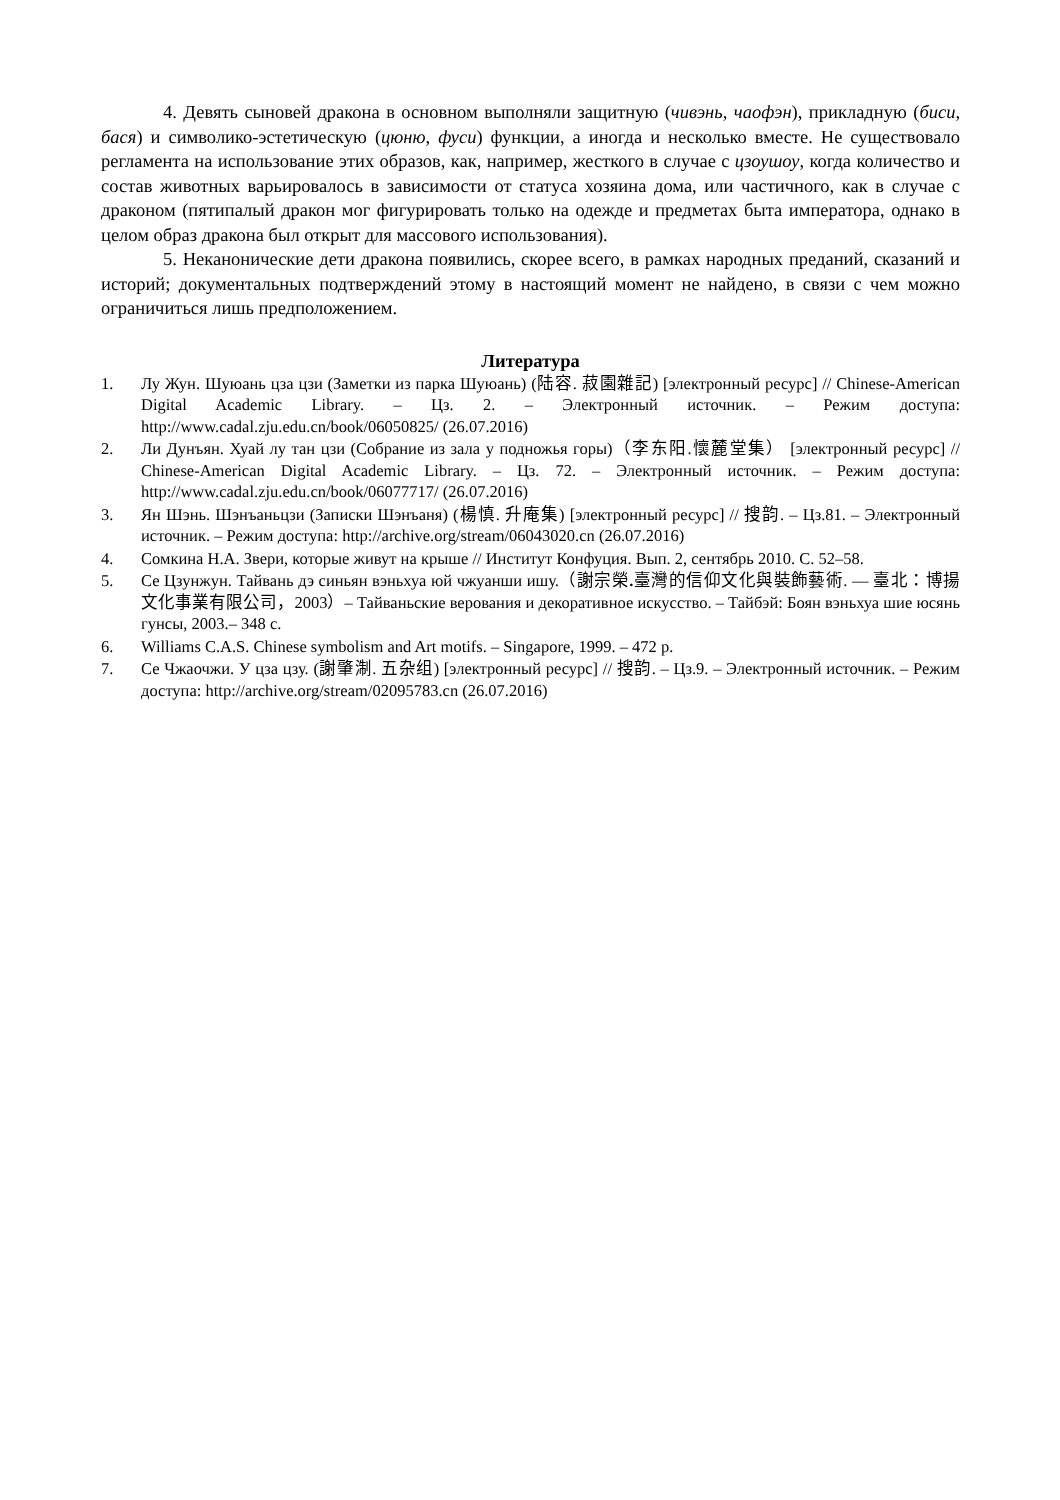4. Девять сыновей дракона в основном выполняли защитную (чивэнь, чаофэн), прикладную (биси, бася) и символико-эстетическую (цюню, фуси) функции, а иногда и несколько вместе. Не существовало регламента на использование этих образов, как, например, жесткого в случае с цзоушоу, когда количество и состав животных варьировалось в зависимости от статуса хозяина дома, или частичного, как в случае с драконом (пятипалый дракон мог фигурировать только на одежде и предметах быта императора, однако в целом образ дракона был открыт для массового использования).
5. Неканонические дети дракона появились, скорее всего, в рамках народных преданий, сказаний и историй; документальных подтверждений этому в настоящий момент не найдено, в связи с чем можно ограничиться лишь предположением.
Литература
1. Лу Жун. Шуюань цза цзи (Заметки из парка Шуюань) (陆容. 菽園雜記) [электронный ресурс] // Chinese-American Digital Academic Library. – Цз. 2. – Электронный источник. – Режим доступа: http://www.cadal.zju.edu.cn/book/06050825/ (26.07.2016)
2. Ли Дунъян. Хуай лу тан цзи (Собрание из зала у подножья горы)（李东阳.懷麓堂集） [электронный ресурс] // Chinese-American Digital Academic Library. – Цз. 72. – Электронный источник. – Режим доступа: http://www.cadal.zju.edu.cn/book/06077717/ (26.07.2016)
3. Ян Шэнь. Шэнъаньцзи (Записки Шэнъаня) (楊慎. 升庵集) [электронный ресурс] // 搜韵. – Цз.81. – Электронный источник. – Режим доступа: http://archive.org/stream/06043020.cn (26.07.2016)
4. Сомкина Н.А. Звери, которые живут на крыше // Институт Конфуция. Вып. 2, сентябрь 2010. С. 52–58.
5. Се Цзунжун. Тайвань дэ синьян вэньхуа юй чжуанши ишу.（謝宗榮. 臺灣的信仰文化與裝飾藝術. — 臺北：博揚文化事業有限公司，2003）– Тайваньские верования и декоративное искусство. – Тайбэй: Боян вэньхуа шие юсянь гунсы, 2003.– 348 с.
6. Williams C.A.S. Chinese symbolism and Art motifs. – Singapore, 1999. – 472 p.
7. Се Чжаочжи. У цза цзу. (謝肇淛. 五杂组) [электронный ресурс] // 搜韵. – Цз.9. – Электронный источник. – Режим доступа: http://archive.org/stream/02095783.cn (26.07.2016)